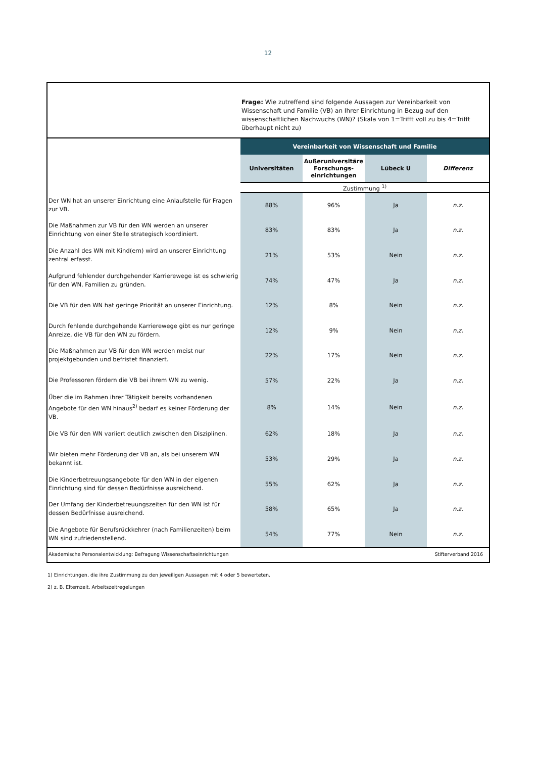12
Frage: Wie zutreffend sind folgende Aussagen zur Vereinbarkeit von Wissenschaft und Familie (VB) an Ihrer Einrichtung in Bezug auf den wissenschaftlichen Nachwuchs (WN)? (Skala von 1=Trifft voll zu bis 4=Trifft überhaupt nicht zu)
| | Vereinbarkeit von Wissenschaft und Familie | | | |
| --- | --- | --- | --- | --- |
| | Universitäten | Außeruniversitäre Forschungs-einrichtungen | Lübeck U | Differenz |
| | Zustimmung <sup>1)</sup> | | | |
| Der WN hat an unserer Einrichtung eine Anlaufstelle für Fragen zur VB. | 88% | 96% | Ja | n.z. |
| Die Maßnahmen zur VB für den WN werden an unserer Einrichtung von einer Stelle strategisch koordiniert. | 83% | 83% | Ja | n.z. |
| Die Anzahl des WN mit Kind(ern) wird an unserer Einrichtung zentral erfasst. | 21% | 53% | Nein | n.z. |
| Aufgrund fehlender durchgehender Karrierewege ist es schwierig für den WN, Familien zu gründen. | 74% | 47% | Ja | n.z. |
| Die VB für den WN hat geringe Priorität an unserer Einrichtung. | 12% | 8% | Nein | n.z. |
| Durch fehlende durchgehende Karrierewege gibt es nur geringe Anreize, die VB für den WN zu fördern. | 12% | 9% | Nein | n.z. |
| Die Maßnahmen zur VB für den WN werden meist nur projektgebunden und befristet finanziert. | 22% | 17% | Nein | n.z. |
| Die Professoren fördern die VB bei ihrem WN zu wenig. | 57% | 22% | Ja | n.z. |
| Über die im Rahmen ihrer Tätigkeit bereits vorhandenen Angebote für den WN hinaus<sup>2)</sup> bedarf es keiner Förderung der VB. | 8% | 14% | Nein | n.z. |
| Die VB für den WN variiert deutlich zwischen den Disziplinen. | 62% | 18% | Ja | n.z. |
| Wir bieten mehr Förderung der VB an, als bei unserem WN bekannt ist. | 53% | 29% | Ja | n.z. |
| Die Kinderbetreuungsangebote für den WN in der eigenen Einrichtung sind für dessen Bedürfnisse ausreichend. | 55% | 62% | Ja | n.z. |
| Der Umfang der Kinderbetreuungszeiten für den WN ist für dessen Bedürfnisse ausreichend. | 58% | 65% | Ja | n.z. |
| Die Angebote für Berufsrückkehrer (nach Familienzeiten) beim WN sind zufriedenstellend. | 54% | 77% | Nein | n.z. |
Akademische Personalentwicklung: Befragung Wissenschaftseinrichtungen Stifterverband 2016
1) Einrichtungen, die ihre Zustimmung zu den jeweiligen Aussagen mit 4 oder 5 bewerteten.
2) z. B. Elternzeit, Arbeitszeitregelungen